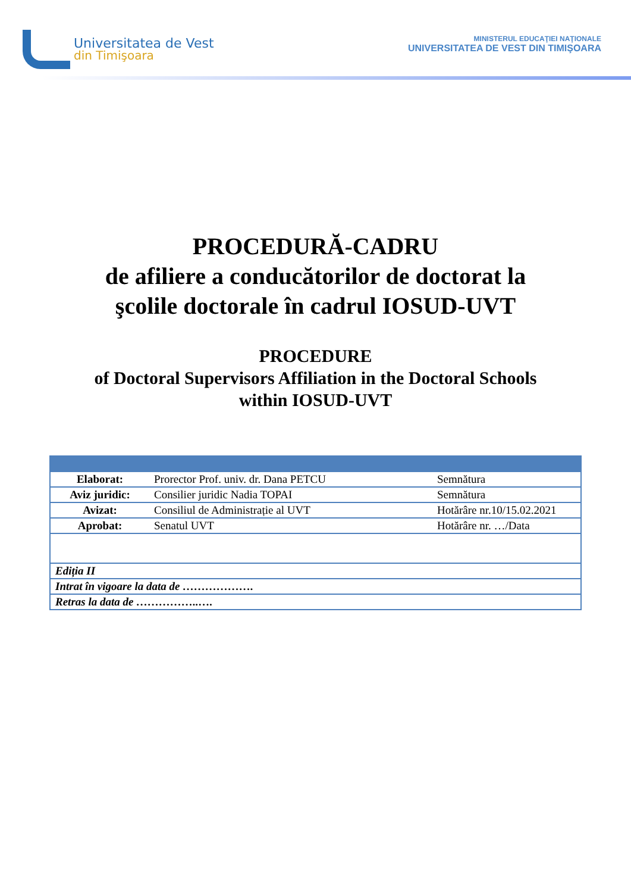Universitatea de Vest
din Timişoara
MINISTERUL EDUCAŢIEI NAŢIONALE
UNIVERSITATEA DE VEST DIN TIMIŞOARA
PROCEDURĂ-CADRU
de afiliere a conducătorilor de doctorat la
şcolile doctorale în cadrul IOSUD-UVT
PROCEDURE
of Doctoral Supervisors Affiliation in the Doctoral Schools
within IOSUD-UVT
| Elaborat: | Prorector Prof. univ. dr. Dana PETCU | Semnătura |
| Aviz juridic: | Consilier juridic Nadia TOPAI | Semnătura |
| Avizat: | Consiliul de Administrație al UVT | Hotărâre nr.10/15.02.2021 |
| Aprobat: | Senatul UVT | Hotărâre nr. …/Data |
| Ediția II | | |
| Intrat în vigoare la data de ………………. | | |
| Retras la data de ……………..…. | | |